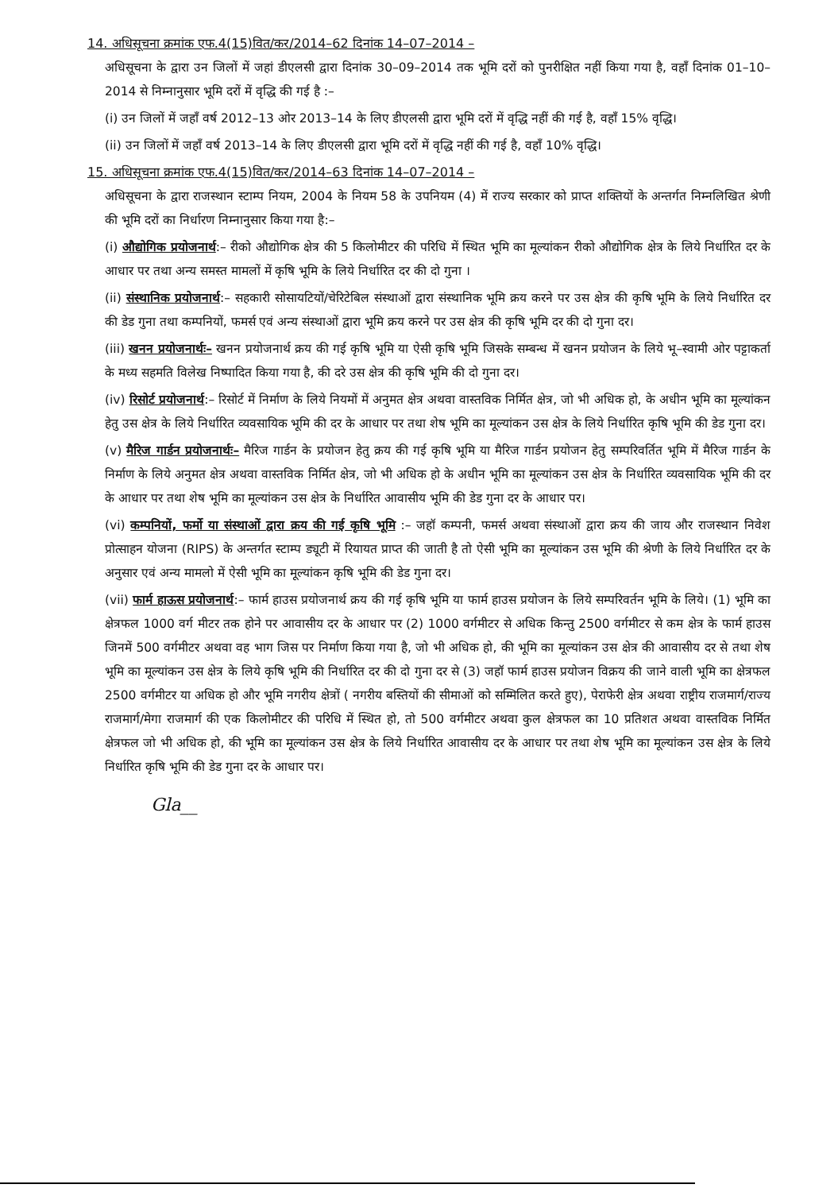14. अधिसूचना क्रमांक एफ.4(15)वित/कर/2014–62 दिनांक 14–07–2014 –
अधिसूचना के द्वारा उन जिलों में जहां डीएलसी द्वारा दिनांक 30–09–2014 तक भूमि दरों को पुनरीक्षित नहीं किया गया है, वहाँ दिनांक 01–10–2014 से निम्नानुसार भूमि दरों में वृद्धि की गई है :–
(i) उन जिलों में जहाँ वर्ष 2012–13 ओर 2013–14 के लिए डीएलसी द्वारा भूमि दरों में वृद्धि नहीं की गई है, वहाँ 15% वृद्धि।
(ii) उन जिलों में जहाँ वर्ष 2013–14 के लिए डीएलसी द्वारा भूमि दरों में वृद्धि नहीं की गई है, वहाँ 10% वृद्धि।
15. अधिसूचना क्रमांक एफ.4(15)वित/कर/2014–63 दिनांक 14–07–2014 –
अधिसूचना के द्वारा राजस्थान स्टाम्प नियम, 2004 के नियम 58 के उपनियम (4) में राज्य सरकार को प्राप्त शक्तियों के अन्तर्गत निम्नलिखित श्रेणी की भूमि दरों का निर्धारण निम्नानुसार किया गया है:–
(i) औद्योगिक प्रयोजनार्थ:– रीको औद्योगिक क्षेत्र की 5 किलोमीटर की परिधि में स्थित भूमि का मूल्यांकन रीको औद्योगिक क्षेत्र के लिये निर्धारित दर के आधार पर तथा अन्य समस्त मामलों में कृषि भूमि के लिये निर्धारित दर की दो गुना ।
(ii) संस्थानिक प्रयोजनार्थ:– सहकारी सोसायटियों/चेरिटेबिल संस्थाओं द्वारा संस्थानिक भूमि क्रय करने पर उस क्षेत्र की कृषि भूमि के लिये निर्धारित दर की डेड गुना तथा कम्पनियों, फमर्स एवं अन्य संस्थाओं द्वारा भूमि क्रय करने पर उस क्षेत्र की कृषि भूमि दर की दो गुना दर।
(iii) खनन प्रयोजनार्थः– खनन प्रयोजनार्थ क्रय की गई कृषि भूमि या ऐसी कृषि भूमि जिसके सम्बन्ध में खनन प्रयोजन के लिये भू–स्वामी ओर पट्टाकर्ता के मध्य सहमति विलेख निष्पादित किया गया है, की दरे उस क्षेत्र की कृषि भूमि की दो गुना दर।
(iv) रिसोर्ट प्रयोजनार्थ:– रिसोर्ट में निर्माण के लिये नियमों में अनुमत क्षेत्र अथवा वास्तविक निर्मित क्षेत्र, जो भी अधिक हो, के अधीन भूमि का मूल्यांकन हेतु उस क्षेत्र के लिये निर्धारित व्यवसायिक भूमि की दर के आधार पर तथा शेष भूमि का मूल्यांकन उस क्षेत्र के लिये निर्धारित कृषि भूमि की डेड गुना दर।
(v) मैरिज गार्डन प्रयोजनार्थः– मैरिज गार्डन के प्रयोजन हेतु क्रय की गई कृषि भूमि या मैरिज गार्डन प्रयोजन हेतु सम्परिवर्तित भूमि में मैरिज गार्डन के निर्माण के लिये अनुमत क्षेत्र अथवा वास्तविक निर्मित क्षेत्र, जो भी अधिक हो के अधीन भूमि का मूल्यांकन उस क्षेत्र के निर्धारित व्यवसायिक भूमि की दर के आधार पर तथा शेष भूमि का मूल्यांकन उस क्षेत्र के निर्धारित आवासीय भूमि की डेड गुना दर के आधार पर।
(vi) कम्पनियों, फर्मो या संस्थाओं द्वारा क्रय की गई कृषि भूमि :– जहॉ कम्पनी, फमर्स अथवा संस्थाओं द्वारा क्रय की जाय और राजस्थान निवेश प्रोत्साहन योजना (RIPS) के अन्तर्गत स्टाम्प ड्यूटी में रियायत प्राप्त की जाती है तो ऐसी भूमि का मूल्यांकन उस भूमि की श्रेणी के लिये निर्धारित दर के अनुसार एवं अन्य मामलो में ऐसी भूमि का मूल्यांकन कृषि भूमि की डेड गुना दर।
(vii) फार्म हाऊस प्रयोजनार्थ:– फार्म हाउस प्रयोजनार्थ क्रय की गई कृषि भूमि या फार्म हाउस प्रयोजन के लिये सम्परिवर्तन भूमि के लिये। (1) भूमि का क्षेत्रफल 1000 वर्ग मीटर तक होने पर आवासीय दर के आधार पर (2) 1000 वर्गमीटर से अधिक किन्तु 2500 वर्गमीटर से कम क्षेत्र के फार्म हाउस जिनमें 500 वर्गमीटर अथवा वह भाग जिस पर निर्माण किया गया है, जो भी अधिक हो, की भूमि का मूल्यांकन उस क्षेत्र की आवासीय दर से तथा शेष भूमि का मूल्यांकन उस क्षेत्र के लिये कृषि भूमि की निर्धारित दर की दो गुना दर से (3) जहॉ फार्म हाउस प्रयोजन विक्रय की जाने वाली भूमि का क्षेत्रफल 2500 वर्गमीटर या अधिक हो और भूमि नगरीय क्षेत्रों ( नगरीय बस्तियों की सीमाओं को सम्मिलित करते हुए), पेराफेरी क्षेत्र अथवा राष्ट्रीय राजमार्ग/राज्य राजमार्ग/मेगा राजमार्ग की एक किलोमीटर की परिधि में स्थित हो, तो 500 वर्गमीटर अथवा कुल क्षेत्रफल का 10 प्रतिशत अथवा वास्तविक निर्मित क्षेत्रफल जो भी अधिक हो, की भूमि का मूल्यांकन उस क्षेत्र के लिये निर्धारित आवासीय दर के आधार पर तथा शेष भूमि का मूल्यांकन उस क्षेत्र के लिये निर्धारित कृषि भूमि की डेड गुना दर के आधार पर।
Gla__